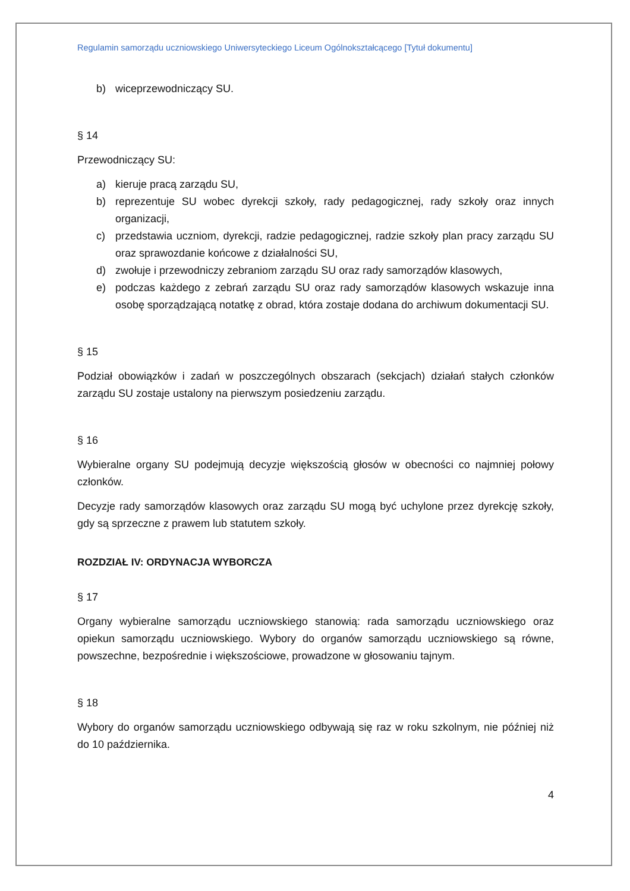Regulamin samorządu uczniowskiego Uniwersyteckiego Liceum Ogólnokształcącego [Tytuł dokumentu]
b) wiceprzewodniczący SU.
§ 14
Przewodniczący SU:
a) kieruje pracą zarządu SU,
b) reprezentuje SU wobec dyrekcji szkoły, rady pedagogicznej, rady szkoły oraz innych organizacji,
c) przedstawia uczniom, dyrekcji, radzie pedagogicznej, radzie szkoły plan pracy zarządu SU oraz sprawozdanie końcowe z działalności SU,
d) zwołuje i przewodniczy zebraniom zarządu SU oraz rady samorządów klasowych,
e) podczas każdego z zebrań zarządu SU oraz rady samorządów klasowych wskazuje inna osobę sporządzającą notatkę z obrad, która zostaje dodana do archiwum dokumentacji SU.
§ 15
Podział obowiązków i zadań w poszczególnych obszarach (sekcjach) działań stałych członków zarządu SU zostaje ustalony na pierwszym posiedzeniu zarządu.
§ 16
Wybieralne organy SU podejmują decyzje większością głosów w obecności co najmniej połowy członków.
Decyzje rady samorządów klasowych oraz zarządu SU mogą być uchylone przez dyrekcję szkoły, gdy są sprzeczne z prawem lub statutem szkoły.
ROZDZIAŁ IV: ORDYNACJA WYBORCZA
§ 17
Organy wybieralne samorządu uczniowskiego stanowią: rada samorządu uczniowskiego oraz opiekun samorządu uczniowskiego. Wybory do organów samorządu uczniowskiego są równe, powszechne, bezpośrednie i większościowe, prowadzone w głosowaniu tajnym.
§ 18
Wybory do organów samorządu uczniowskiego odbywają się raz w roku szkolnym, nie później niż do 10 października.
4